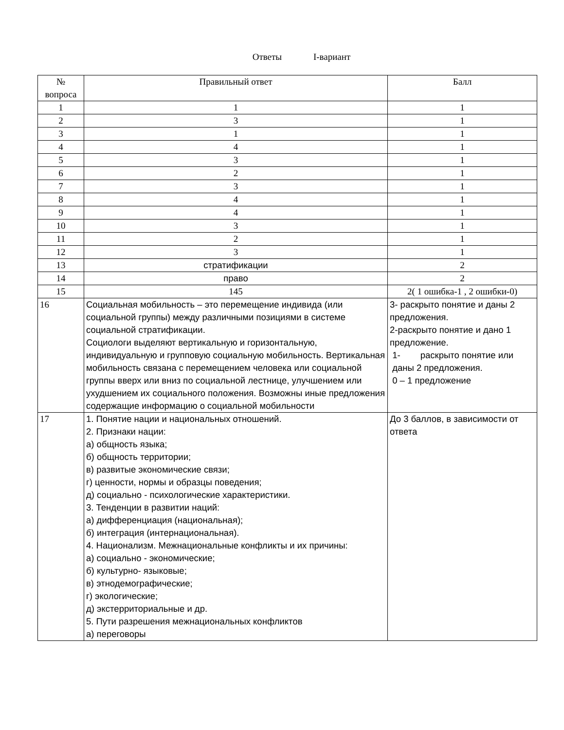Ответы I-вариант
| № вопроса | Правильный ответ | Балл |
| --- | --- | --- |
| 1 | 1 | 1 |
| 2 | 3 | 1 |
| 3 | 1 | 1 |
| 4 | 4 | 1 |
| 5 | 3 | 1 |
| 6 | 2 | 1 |
| 7 | 3 | 1 |
| 8 | 4 | 1 |
| 9 | 4 | 1 |
| 10 | 3 | 1 |
| 11 | 2 | 1 |
| 12 | 3 | 1 |
| 13 | стратификации | 2 |
| 14 | право | 2 |
| 15 | 145 | 2( 1 ошибка-1 , 2 ошибки-0) |
| 16 | Социальная мобильность – это перемещение индивида (или социальной группы) между различными позициями в системе социальной стратификации. Социологи выделяют вертикальную и горизонтальную, индивидуальную и групповую социальную мобильность. Вертикальная мобильность связана с перемещением человека или социальной группы вверх или вниз по социальной лестнице, улучшением или ухудшением их социального положения. Возможны иные предложения содержащие информацию о социальной мобильности | 3- раскрыто понятие и даны 2 предложения. 2-раскрыто понятие и дано 1 предложение. 1- раскрыто понятие или даны 2 предложения. 0 – 1 предложение |
| 17 | 1. Понятие нации и национальных отношений. 2. Признаки нации: а) общность языка; б) общность территории; в) развитые экономические связи; г) ценности, нормы и образцы поведения; д) социально - психологические характеристики. 3. Тенденции в развитии наций: а) дифференциация (национальная); б) интеграция (интернациональная). 4. Национализм. Межнациональные конфликты и их причины: а) социально - экономические; б) культурно- языковые; в) этнодемографические; г) экологические; д) экстерриториальные и др. 5. Пути разрешения межнациональных конфликтов а) переговоры | До 3 баллов, в зависимости от ответа |